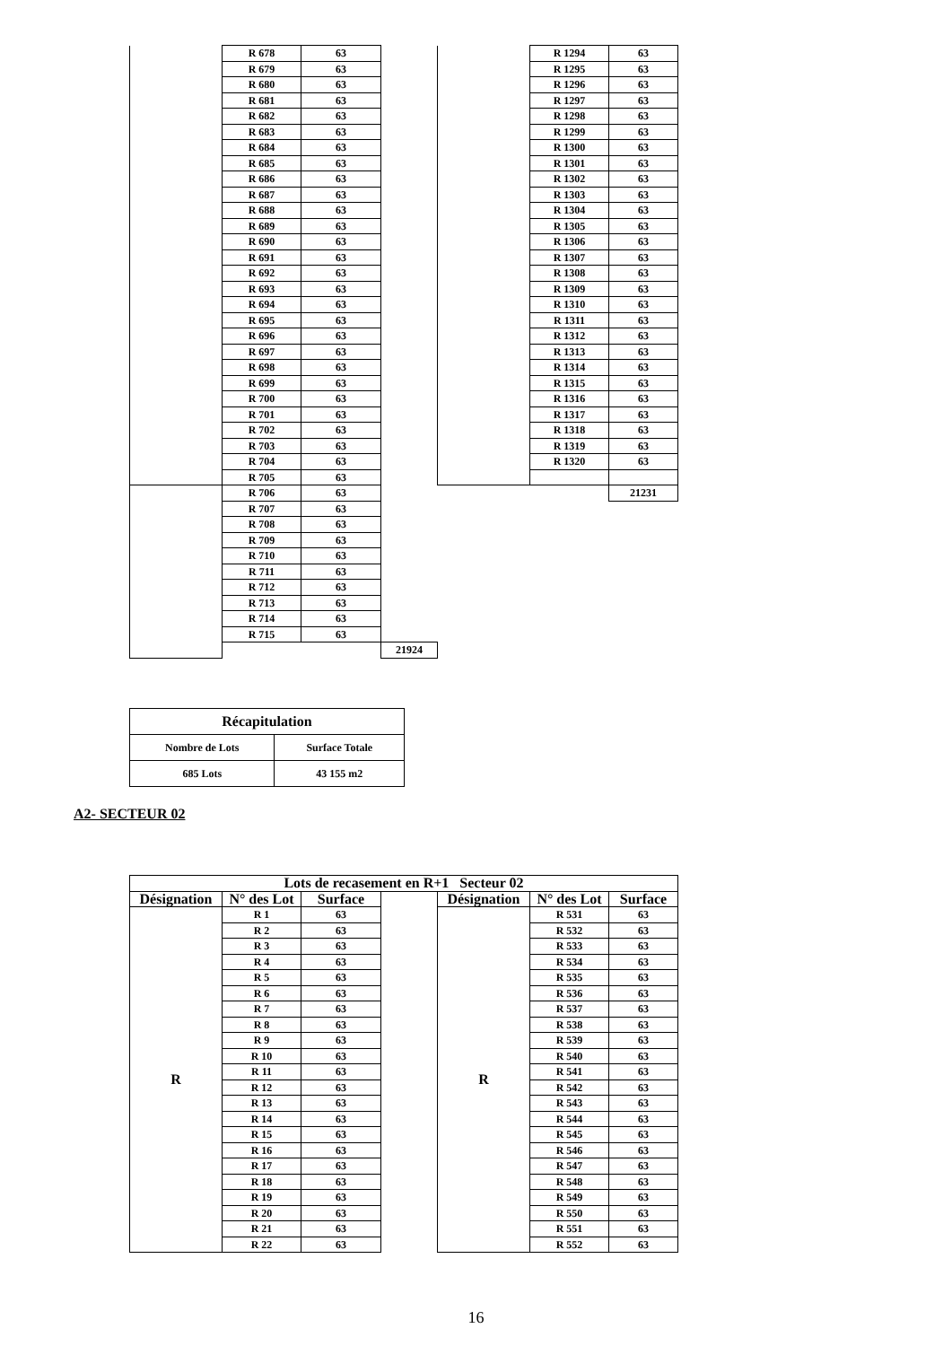| | R 678 | 63 | | | R 1294 | 63 |
| | R 679 | 63 | | | R 1295 | 63 |
| | R 680 | 63 | | | R 1296 | 63 |
| | R 681 | 63 | | | R 1297 | 63 |
| | R 682 | 63 | | | R 1298 | 63 |
| | R 683 | 63 | | | R 1299 | 63 |
| | R 684 | 63 | | | R 1300 | 63 |
| | R 685 | 63 | | | R 1301 | 63 |
| | R 686 | 63 | | | R 1302 | 63 |
| | R 687 | 63 | | | R 1303 | 63 |
| | R 688 | 63 | | | R 1304 | 63 |
| | R 689 | 63 | | | R 1305 | 63 |
| | R 690 | 63 | | | R 1306 | 63 |
| | R 691 | 63 | | | R 1307 | 63 |
| | R 692 | 63 | | | R 1308 | 63 |
| | R 693 | 63 | | | R 1309 | 63 |
| | R 694 | 63 | | | R 1310 | 63 |
| | R 695 | 63 | | | R 1311 | 63 |
| | R 696 | 63 | | | R 1312 | 63 |
| | R 697 | 63 | | | R 1313 | 63 |
| | R 698 | 63 | | | R 1314 | 63 |
| | R 699 | 63 | | | R 1315 | 63 |
| | R 700 | 63 | | | R 1316 | 63 |
| | R 701 | 63 | | | R 1317 | 63 |
| | R 702 | 63 | | | R 1318 | 63 |
| | R 703 | 63 | | | R 1319 | 63 |
| | R 704 | 63 | | | R 1320 | 63 |
| | R 705 | 63 | | | | |
| | R 706 | 63 | | | | 21231 |
| | R 707 | 63 | | | | |
| | R 708 | 63 | | | | |
| | R 709 | 63 | | | | |
| | R 710 | 63 | | | | |
| | R 711 | 63 | | | | |
| | R 712 | 63 | | | | |
| | R 713 | 63 | | | | |
| | R 714 | 63 | | | | |
| | R 715 | 63 | | | | |
| | | | 21924 | | | |
| Récapitulation | |
| Nombre de Lots | Surface Totale |
| 685 Lots | 43 155 m2 |
A2- SECTEUR 02
| Lots de recasement en R+1 Secteur 02 | | | | | | |
| --- | --- | --- | --- | --- | --- | --- |
| Désignation | N° des Lot | Surface | | Désignation | N° des Lot | Surface |
| R | R 1 | 63 | | R | R 531 | 63 |
| | R 2 | 63 | | | R 532 | 63 |
| | R 3 | 63 | | | R 533 | 63 |
| | R 4 | 63 | | | R 534 | 63 |
| | R 5 | 63 | | | R 535 | 63 |
| | R 6 | 63 | | | R 536 | 63 |
| | R 7 | 63 | | | R 537 | 63 |
| | R 8 | 63 | | | R 538 | 63 |
| | R 9 | 63 | | | R 539 | 63 |
| | R 10 | 63 | | | R 540 | 63 |
| | R 11 | 63 | | | R 541 | 63 |
| | R 12 | 63 | | | R 542 | 63 |
| | R 13 | 63 | | | R 543 | 63 |
| | R 14 | 63 | | | R 544 | 63 |
| | R 15 | 63 | | | R 545 | 63 |
| | R 16 | 63 | | | R 546 | 63 |
| | R 17 | 63 | | | R 547 | 63 |
| | R 18 | 63 | | | R 548 | 63 |
| | R 19 | 63 | | | R 549 | 63 |
| | R 20 | 63 | | | R 550 | 63 |
| | R 21 | 63 | | | R 551 | 63 |
| | R 22 | 63 | | | R 552 | 63 |
16